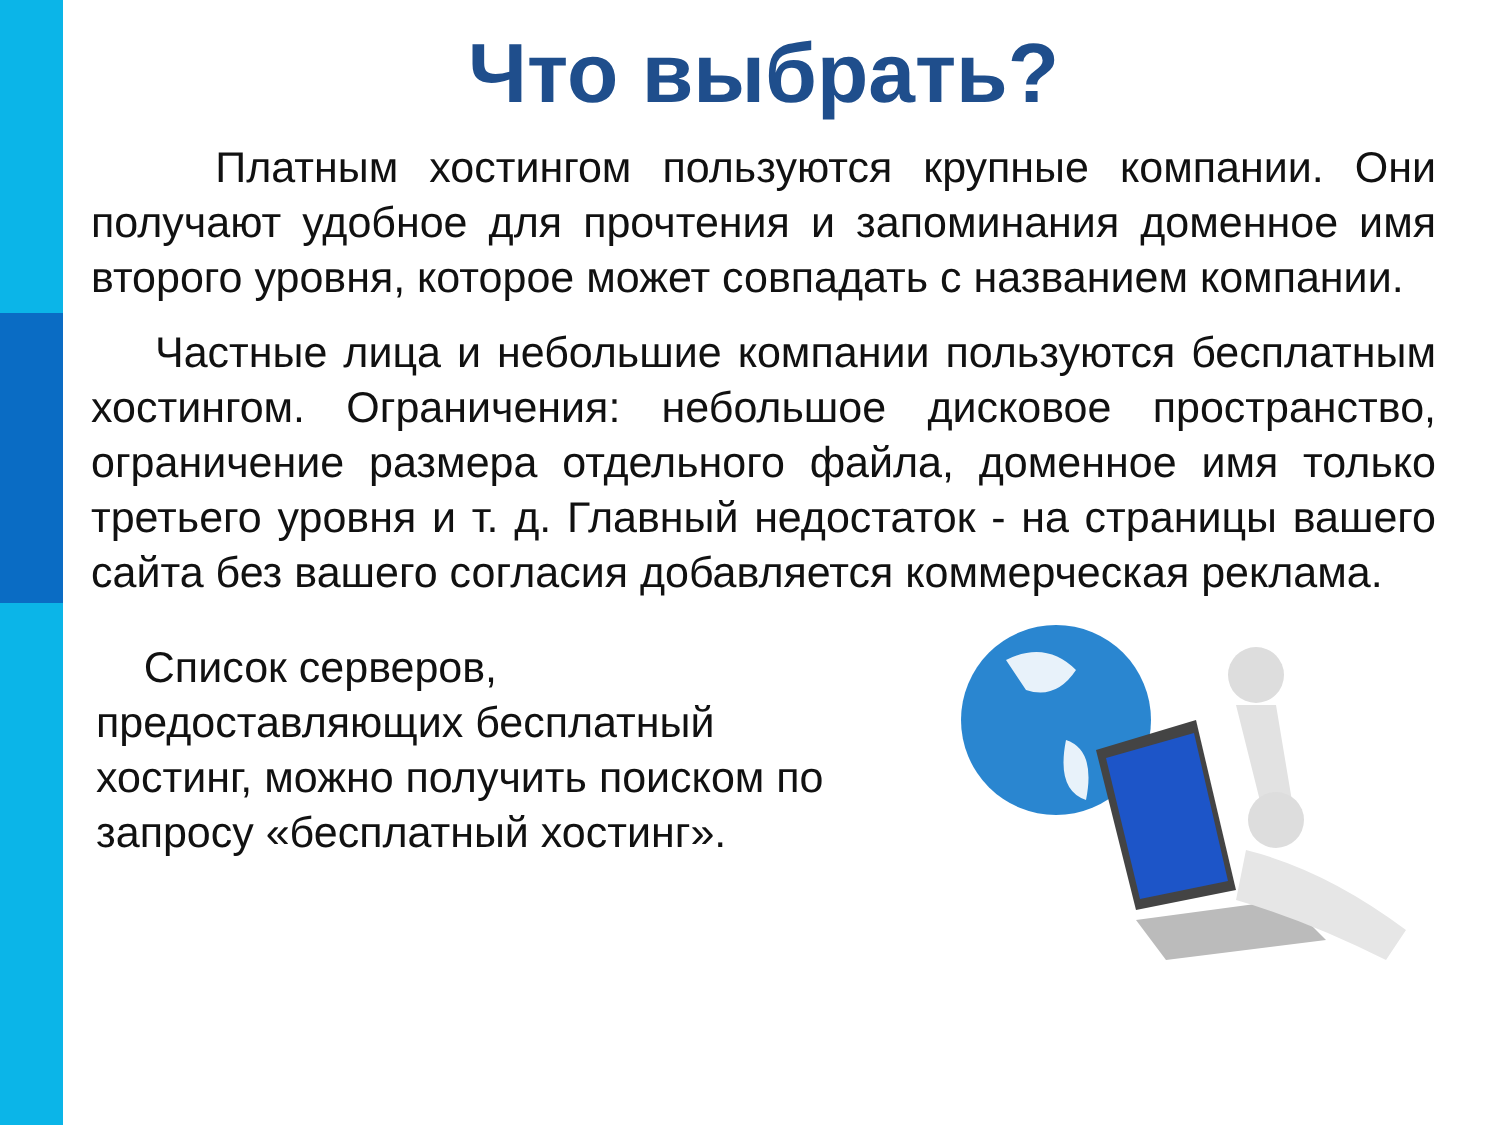Что выбрать?
Платным хостингом пользуются крупные компании. Они получают удобное для прочтения и запоминания доменное имя второго уровня, которое может совпадать с названием компании.
Частные лица и небольшие компании пользуются бесплатным хостингом. Ограничения: небольшое дисковое пространство, ограничение размера отдельного файла, доменное имя только третьего уровня и т. д. Главный недостаток - на страницы вашего сайта без вашего согласия добавляется коммерческая реклама.
Список серверов, предоставляющих бесплатный хостинг, можно получить поиском по запросу «бесплатный хостинг».